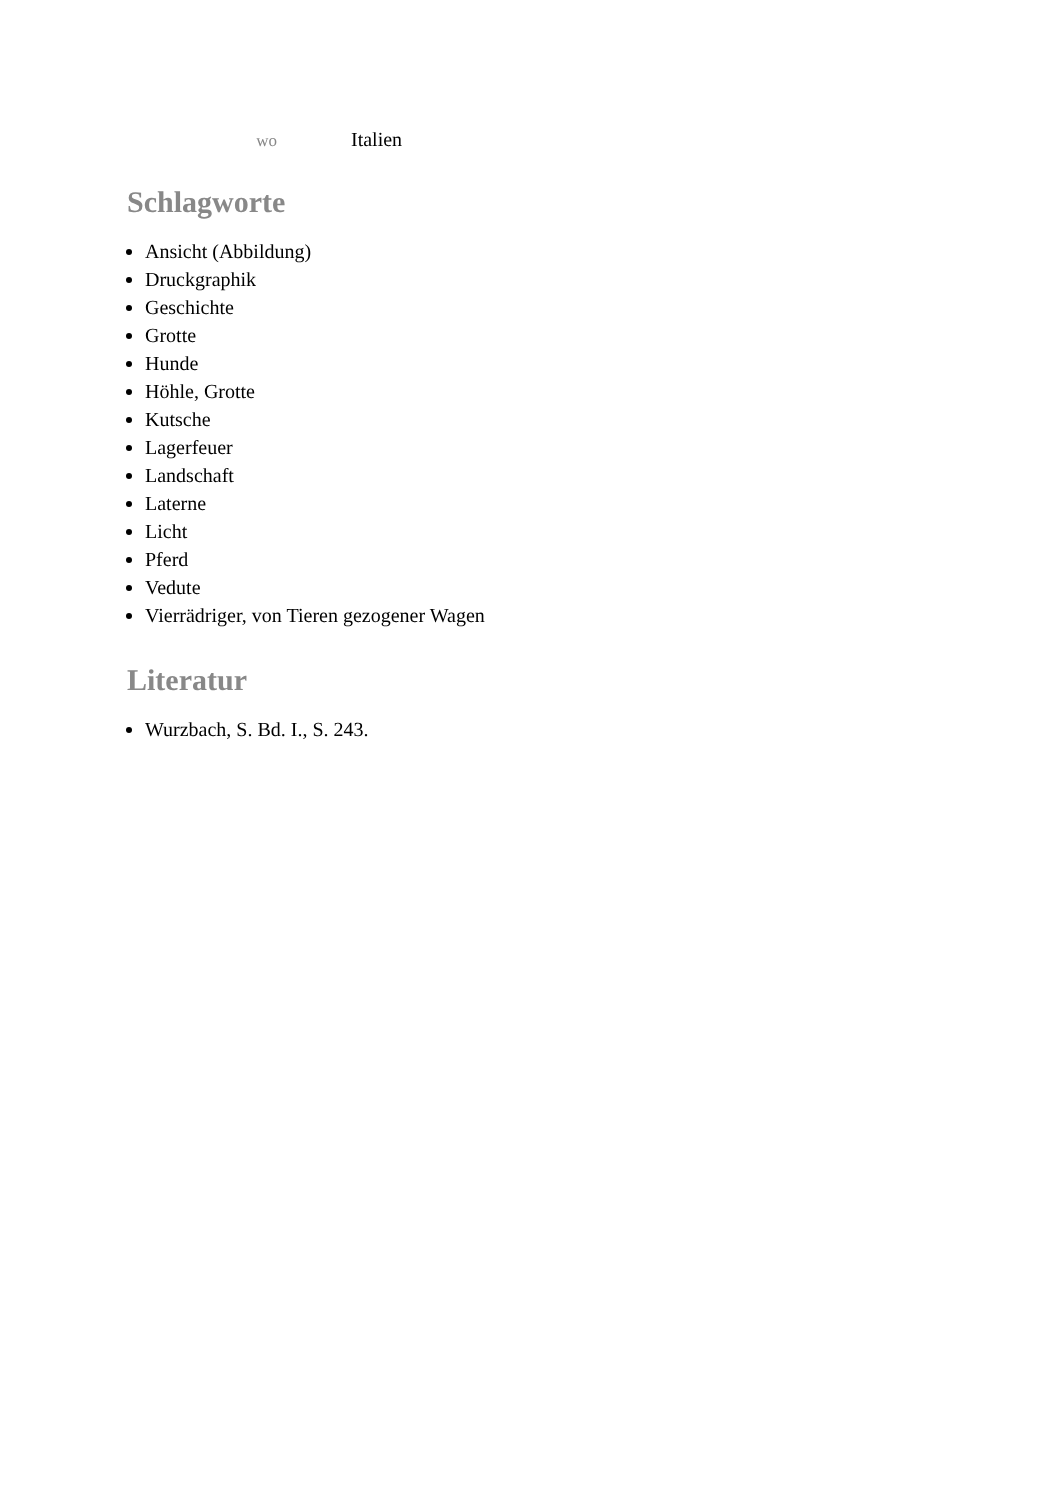wo Italien
Schlagworte
Ansicht (Abbildung)
Druckgraphik
Geschichte
Grotte
Hunde
Höhle, Grotte
Kutsche
Lagerfeuer
Landschaft
Laterne
Licht
Pferd
Vedute
Vierrädriger, von Tieren gezogener Wagen
Literatur
Wurzbach, S. Bd. I., S. 243.